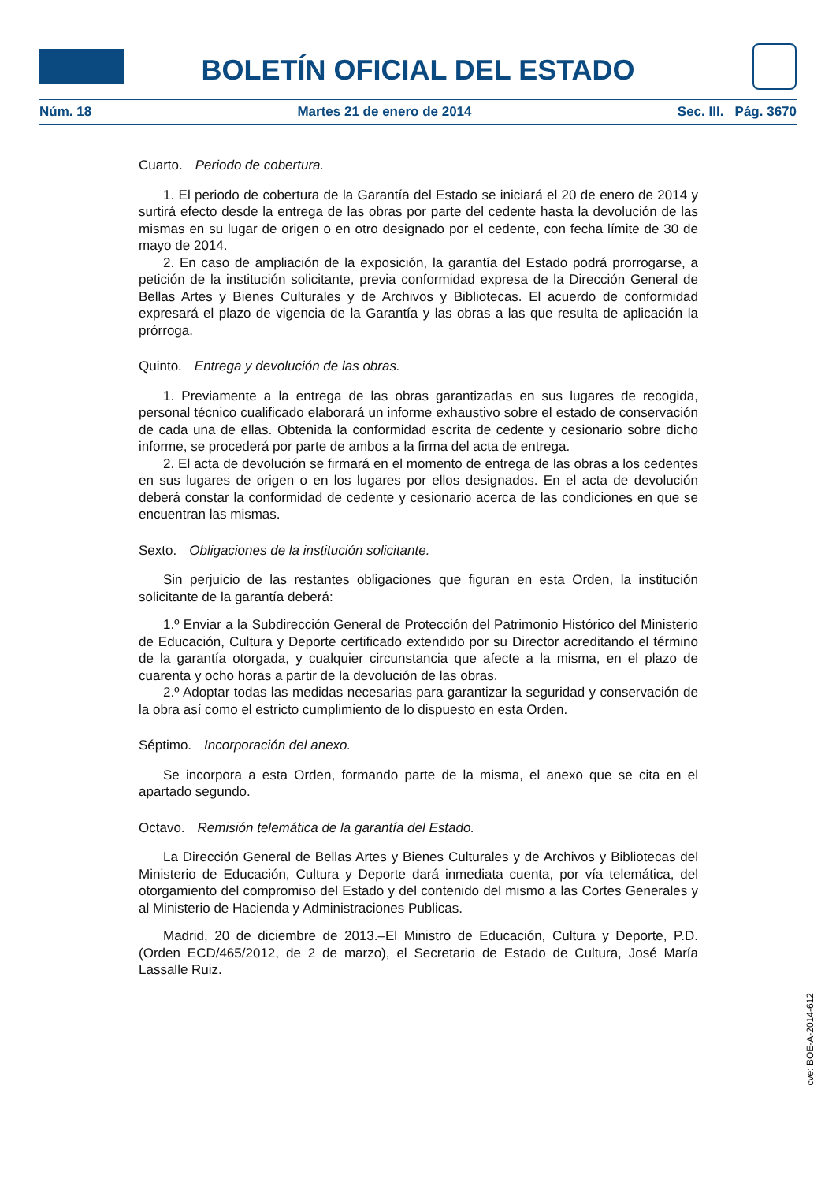BOLETÍN OFICIAL DEL ESTADO
Núm. 18 Martes 21 de enero de 2014 Sec. III. Pág. 3670
Cuarto. Periodo de cobertura.
1. El periodo de cobertura de la Garantía del Estado se iniciará el 20 de enero de 2014 y surtirá efecto desde la entrega de las obras por parte del cedente hasta la devolución de las mismas en su lugar de origen o en otro designado por el cedente, con fecha límite de 30 de mayo de 2014.
2. En caso de ampliación de la exposición, la garantía del Estado podrá prorrogarse, a petición de la institución solicitante, previa conformidad expresa de la Dirección General de Bellas Artes y Bienes Culturales y de Archivos y Bibliotecas. El acuerdo de conformidad expresará el plazo de vigencia de la Garantía y las obras a las que resulta de aplicación la prórroga.
Quinto. Entrega y devolución de las obras.
1. Previamente a la entrega de las obras garantizadas en sus lugares de recogida, personal técnico cualificado elaborará un informe exhaustivo sobre el estado de conservación de cada una de ellas. Obtenida la conformidad escrita de cedente y cesionario sobre dicho informe, se procederá por parte de ambos a la firma del acta de entrega.
2. El acta de devolución se firmará en el momento de entrega de las obras a los cedentes en sus lugares de origen o en los lugares por ellos designados. En el acta de devolución deberá constar la conformidad de cedente y cesionario acerca de las condiciones en que se encuentran las mismas.
Sexto. Obligaciones de la institución solicitante.
Sin perjuicio de las restantes obligaciones que figuran en esta Orden, la institución solicitante de la garantía deberá:
1.º Enviar a la Subdirección General de Protección del Patrimonio Histórico del Ministerio de Educación, Cultura y Deporte certificado extendido por su Director acreditando el término de la garantía otorgada, y cualquier circunstancia que afecte a la misma, en el plazo de cuarenta y ocho horas a partir de la devolución de las obras.
2.º Adoptar todas las medidas necesarias para garantizar la seguridad y conservación de la obra así como el estricto cumplimiento de lo dispuesto en esta Orden.
Séptimo. Incorporación del anexo.
Se incorpora a esta Orden, formando parte de la misma, el anexo que se cita en el apartado segundo.
Octavo. Remisión telemática de la garantía del Estado.
La Dirección General de Bellas Artes y Bienes Culturales y de Archivos y Bibliotecas del Ministerio de Educación, Cultura y Deporte dará inmediata cuenta, por vía telemática, del otorgamiento del compromiso del Estado y del contenido del mismo a las Cortes Generales y al Ministerio de Hacienda y Administraciones Publicas.
Madrid, 20 de diciembre de 2013.–El Ministro de Educación, Cultura y Deporte, P.D. (Orden ECD/465/2012, de 2 de marzo), el Secretario de Estado de Cultura, José María Lassalle Ruiz.
cve: BOE-A-2014-612